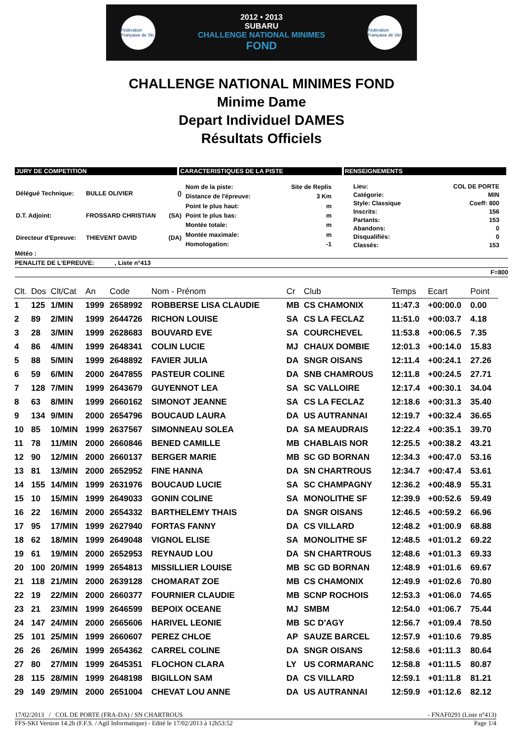Fédération Française de Ski
2012 • 2013
SUBARU
CHALLENGE NATIONAL MINIMES
FOND
Fédération Française de Ski
CHALLENGE NATIONAL MINIMES FOND
Minime Dame
Depart Individuel DAMES
Résultats Officiels
JURY DE COMPETITION CARACTERISTIQUES DE LA PISTE RENSEIGNEMENTS
| Délégué Technique: | BULLE OLIVIER | () |
| D.T. Adjoint: | FROSSARD CHRISTIAN | (SA) |
| Directeur d'Epreuve: | THIEVENT DAVID | (DA) |
| Nom de la piste: | Site de Replis |
| Distance de l'épreuve: | 3 Km |
| Point le plus haut: | m |
| Point le plus bas: | m |
| Montée totale: | m |
| Montée maximale: | m |
| Homologation: | -1 |
| Lieu: | COL DE PORTE |
| Catégorie: | MIN |
| Style: Classique | Coeff: 800 |
| Inscrits: | 156 |
| Partants: | 153 |
| Abandons: | 0 |
| Disqualifiés: | 0 |
| Classés: | 153 |
Météo :
PENALITE DE L'EPREUVE: , Liste n°413
F=800
| Clt. | Dos | Clt/Cat | An | Code | Nom - Prénom | Cr | Club | Temps | Ecart | Point | |
| --- | --- | --- | --- | --- | --- | --- | --- | --- | --- | --- | --- |
| 1 | 125 | 1/MIN | 1999 | 2658992 | ROBBERSE LISA CLAUDIE | MB | CS CHAMONIX | 11:47.3 | +00:00.0 | 0.00 | |
| 2 | 89 | 2/MIN | 1999 | 2644726 | RICHON LOUISE | SA | CS LA FECLAZ | 11:51.0 | +00:03.7 | 4.18 | |
| 3 | 28 | 3/MIN | 1999 | 2628683 | BOUVARD EVE | SA | COURCHEVEL | 11:53.8 | +00:06.5 | 7.35 | |
| 4 | 86 | 4/MIN | 1999 | 2648341 | COLIN LUCIE | MJ | CHAUX DOMBIE | 12:01.3 | +00:14.0 | 15.83 | |
| 5 | 88 | 5/MIN | 1999 | 2648892 | FAVIER JULIA | DA | SNGR OISANS | 12:11.4 | +00:24.1 | 27.26 | |
| 6 | 59 | 6/MIN | 2000 | 2647855 | PASTEUR COLINE | DA | SNB CHAMROUS | 12:11.8 | +00:24.5 | 27.71 | |
| 7 | 128 | 7/MIN | 1999 | 2643679 | GUYENNOT LEA | SA | SC VALLOIRE | 12:17.4 | +00:30.1 | 34.04 | |
| 8 | 63 | 8/MIN | 1999 | 2660162 | SIMONOT JEANNE | SA | CS LA FECLAZ | 12:18.6 | +00:31.3 | 35.40 | |
| 9 | 134 | 9/MIN | 2000 | 2654796 | BOUCAUD LAURA | DA | US AUTRANNAI | 12:19.7 | +00:32.4 | 36.65 | |
| 10 | 85 | 10/MIN | 1999 | 2637567 | SIMONNEAU SOLEA | DA | SA MEAUDRAIS | 12:22.4 | +00:35.1 | 39.70 | |
| 11 | 78 | 11/MIN | 2000 | 2660846 | BENED CAMILLE | MB | CHABLAIS NOR | 12:25.5 | +00:38.2 | 43.21 | |
| 12 | 90 | 12/MIN | 2000 | 2660137 | BERGER MARIE | MB | SC GD BORNAN | 12:34.3 | +00:47.0 | 53.16 | |
| 13 | 81 | 13/MIN | 2000 | 2652952 | FINE HANNA | DA | SN CHARTROUS | 12:34.7 | +00:47.4 | 53.61 | |
| 14 | 155 | 14/MIN | 1999 | 2631976 | BOUCAUD LUCIE | SA | SC CHAMPAGNY | 12:36.2 | +00:48.9 | 55.31 | |
| 15 | 10 | 15/MIN | 1999 | 2649033 | GONIN COLINE | SA | MONOLITHE SF | 12:39.9 | +00:52.6 | 59.49 | |
| 16 | 22 | 16/MIN | 2000 | 2654332 | BARTHELEMY THAIS | DA | SNGR OISANS | 12:46.5 | +00:59.2 | 66.96 | |
| 17 | 95 | 17/MIN | 1999 | 2627940 | FORTAS FANNY | DA | CS VILLARD | 12:48.2 | +01:00.9 | 68.88 | |
| 18 | 62 | 18/MIN | 1999 | 2649048 | VIGNOL ELISE | SA | MONOLITHE SF | 12:48.5 | +01:01.2 | 69.22 | |
| 19 | 61 | 19/MIN | 2000 | 2652953 | REYNAUD LOU | DA | SN CHARTROUS | 12:48.6 | +01:01.3 | 69.33 | |
| 20 | 100 | 20/MIN | 1999 | 2654813 | MISSILLIER LOUISE | MB | SC GD BORNAN | 12:48.9 | +01:01.6 | 69.67 | |
| 21 | 118 | 21/MIN | 2000 | 2639128 | CHOMARAT ZOE | MB | CS CHAMONIX | 12:49.9 | +01:02.6 | 70.80 | |
| 22 | 19 | 22/MIN | 2000 | 2660377 | FOURNIER CLAUDIE | MB | SCNP ROCHOIS | 12:53.3 | +01:06.0 | 74.65 | |
| 23 | 21 | 23/MIN | 1999 | 2646599 | BEPOIX OCEANE | MJ | SMBM | 12:54.0 | +01:06.7 | 75.44 | |
| 24 | 147 | 24/MIN | 2000 | 2665606 | HARIVEL LEONIE | MB | SC D'AGY | 12:56.7 | +01:09.4 | 78.50 | |
| 25 | 101 | 25/MIN | 1999 | 2660607 | PEREZ CHLOE | AP | SAUZE BARCEL | 12:57.9 | +01:10.6 | 79.85 | |
| 26 | 26 | 26/MIN | 1999 | 2654362 | CARREL COLINE | DA | SNGR OISANS | 12:58.6 | +01:11.3 | 80.64 | |
| 27 | 80 | 27/MIN | 1999 | 2645351 | FLOCHON CLARA | LY | US CORMARANC | 12:58.8 | +01:11.5 | 80.87 | |
| 28 | 115 | 28/MIN | 1999 | 2648198 | BIGILLON SAM | DA | CS VILLARD | 12:59.1 | +01:11.8 | 81.21 | |
| 29 | 149 | 29/MIN | 2000 | 2651004 | CHEVAT LOU ANNE | DA | US AUTRANNAI | 12:59.9 | +01:12.6 | 82.12 | |
17/02/2013 / COL DE PORTE (FRA-DA) / SN CHARTROUS - FNAF0291 (Liste n°413)
FFS-SKI Version 14.2h (F.F.S. / Agil Informatique) - Edité le 17/02/2013 à 12h53:52 Page 1/4